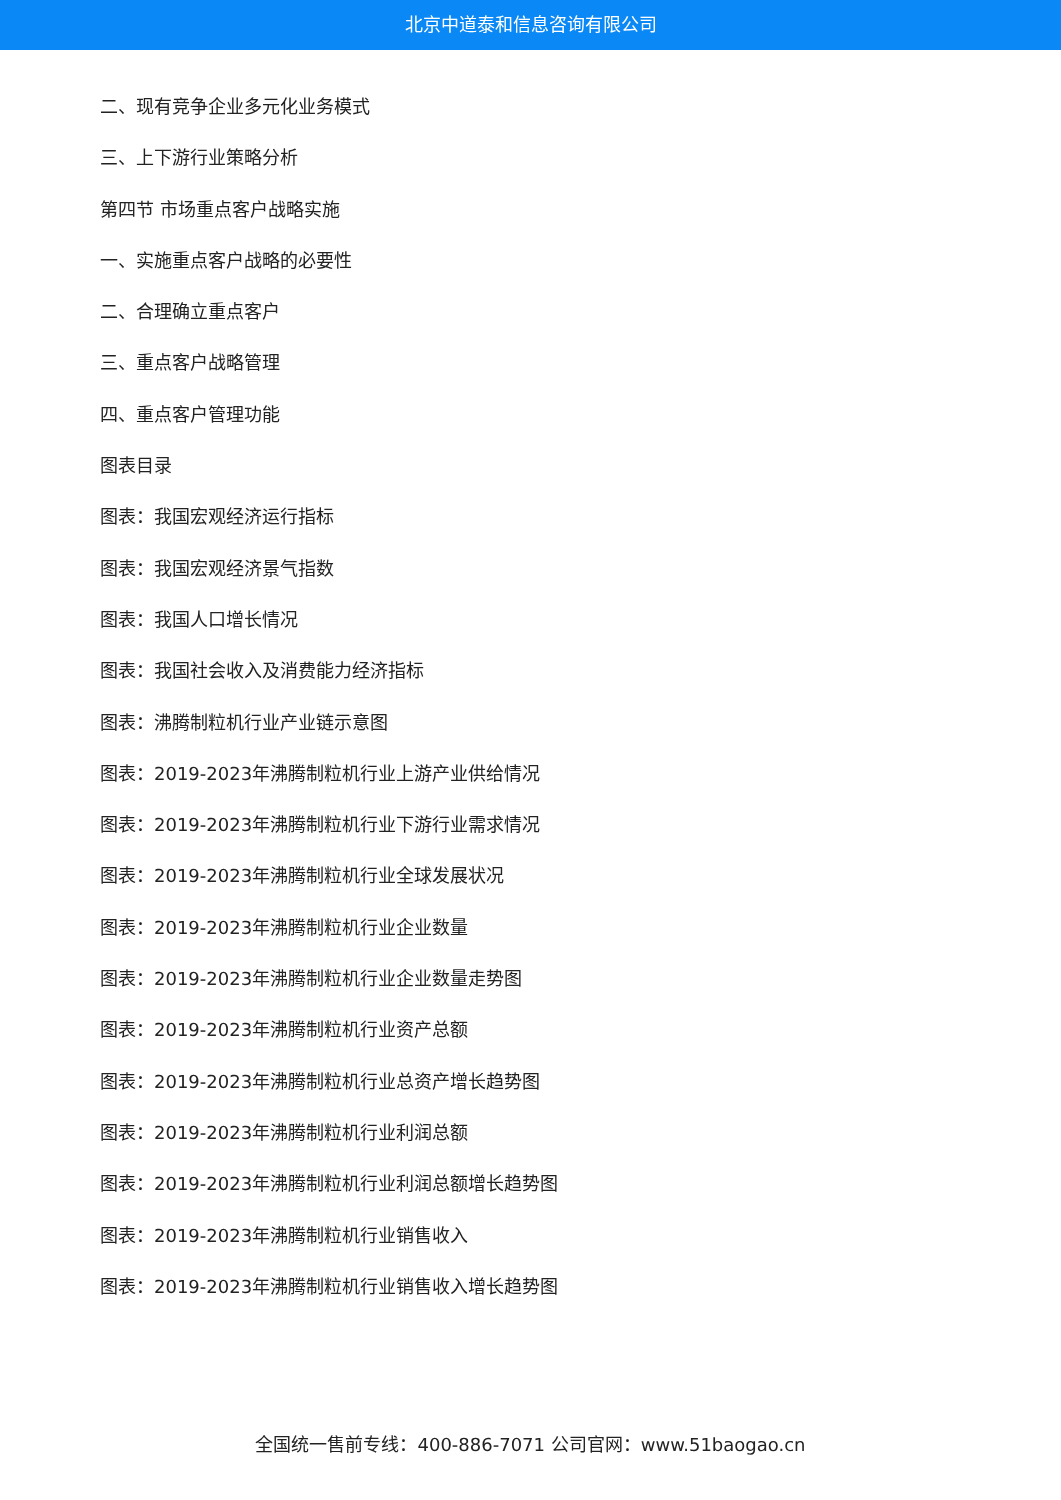北京中道泰和信息咨询有限公司
二、现有竞争企业多元化业务模式
三、上下游行业策略分析
第四节 市场重点客户战略实施
一、实施重点客户战略的必要性
二、合理确立重点客户
三、重点客户战略管理
四、重点客户管理功能
图表目录
图表：我国宏观经济运行指标
图表：我国宏观经济景气指数
图表：我国人口增长情况
图表：我国社会收入及消费能力经济指标
图表：沸腾制粒机行业产业链示意图
图表：2019-2023年沸腾制粒机行业上游产业供给情况
图表：2019-2023年沸腾制粒机行业下游行业需求情况
图表：2019-2023年沸腾制粒机行业全球发展状况
图表：2019-2023年沸腾制粒机行业企业数量
图表：2019-2023年沸腾制粒机行业企业数量走势图
图表：2019-2023年沸腾制粒机行业资产总额
图表：2019-2023年沸腾制粒机行业总资产增长趋势图
图表：2019-2023年沸腾制粒机行业利润总额
图表：2019-2023年沸腾制粒机行业利润总额增长趋势图
图表：2019-2023年沸腾制粒机行业销售收入
图表：2019-2023年沸腾制粒机行业销售收入增长趋势图
全国统一售前专线：400-886-7071 公司官网：www.51baogao.cn